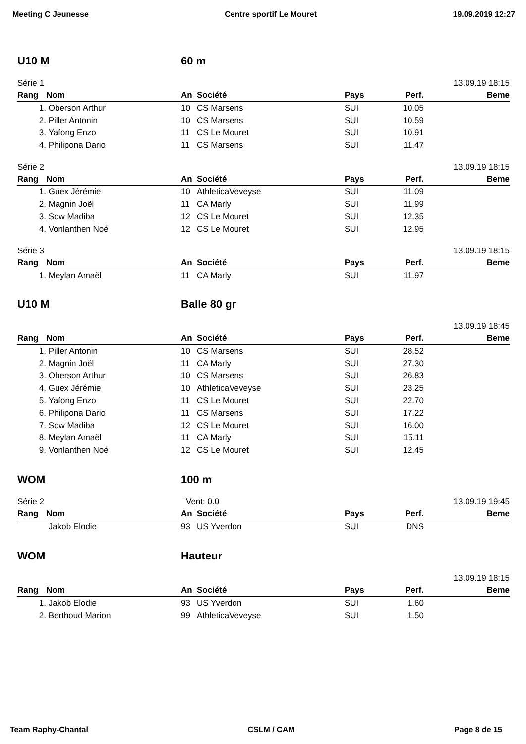Meeting C Jeunesse Centre sportif Le Mouret 19.09.2019 12:27
U10 M 60 m
Série 1 13.09.19 18:15
| Rang | Nom | An | Société | Pays | Perf. | Beme |
| --- | --- | --- | --- | --- | --- | --- |
| 1. | Oberson Arthur | 10 | CS Marsens | SUI | 10.05 | |
| 2. | Piller Antonin | 10 | CS Marsens | SUI | 10.59 | |
| 3. | Yafong Enzo | 11 | CS Le Mouret | SUI | 10.91 | |
| 4. | Philipona Dario | 11 | CS Marsens | SUI | 11.47 | |
Série 2 13.09.19 18:15
| Rang | Nom | An | Société | Pays | Perf. | Beme |
| --- | --- | --- | --- | --- | --- | --- |
| 1. | Guex Jérémie | 10 | AthleticaVeveyse | SUI | 11.09 | |
| 2. | Magnin Joël | 11 | CA Marly | SUI | 11.99 | |
| 3. | Sow Madiba | 12 | CS Le Mouret | SUI | 12.35 | |
| 4. | Vonlanthen Noé | 12 | CS Le Mouret | SUI | 12.95 | |
Série 3 13.09.19 18:15
| Rang | Nom | An | Société | Pays | Perf. | Beme |
| --- | --- | --- | --- | --- | --- | --- |
| 1. | Meylan Amaël | 11 | CA Marly | SUI | 11.97 | |
U10 M Balle 80 gr
13.09.19 18:45
| Rang | Nom | An | Société | Pays | Perf. | Beme |
| --- | --- | --- | --- | --- | --- | --- |
| 1. | Piller Antonin | 10 | CS Marsens | SUI | 28.52 | |
| 2. | Magnin Joël | 11 | CA Marly | SUI | 27.30 | |
| 3. | Oberson Arthur | 10 | CS Marsens | SUI | 26.83 | |
| 4. | Guex Jérémie | 10 | AthleticaVeveyse | SUI | 23.25 | |
| 5. | Yafong Enzo | 11 | CS Le Mouret | SUI | 22.70 | |
| 6. | Philipona Dario | 11 | CS Marsens | SUI | 17.22 | |
| 7. | Sow Madiba | 12 | CS Le Mouret | SUI | 16.00 | |
| 8. | Meylan Amaël | 11 | CA Marly | SUI | 15.11 | |
| 9. | Vonlanthen Noé | 12 | CS Le Mouret | SUI | 12.45 | |
WOM 100 m
Série 2 Vent: 0.0 13.09.19 19:45
| Rang | Nom | An | Société | Pays | Perf. | Beme |
| --- | --- | --- | --- | --- | --- | --- |
| | Jakob Elodie | 93 | US Yverdon | SUI | DNS | |
WOM Hauteur
13.09.19 18:15
| Rang | Nom | An | Société | Pays | Perf. | Beme |
| --- | --- | --- | --- | --- | --- | --- |
| 1. | Jakob Elodie | 93 | US Yverdon | SUI | 1.60 | |
| 2. | Berthoud Marion | 99 | AthleticaVeveyse | SUI | 1.50 | |
Team Raphy-Chantal CSLM / CAM Page 8 de 15